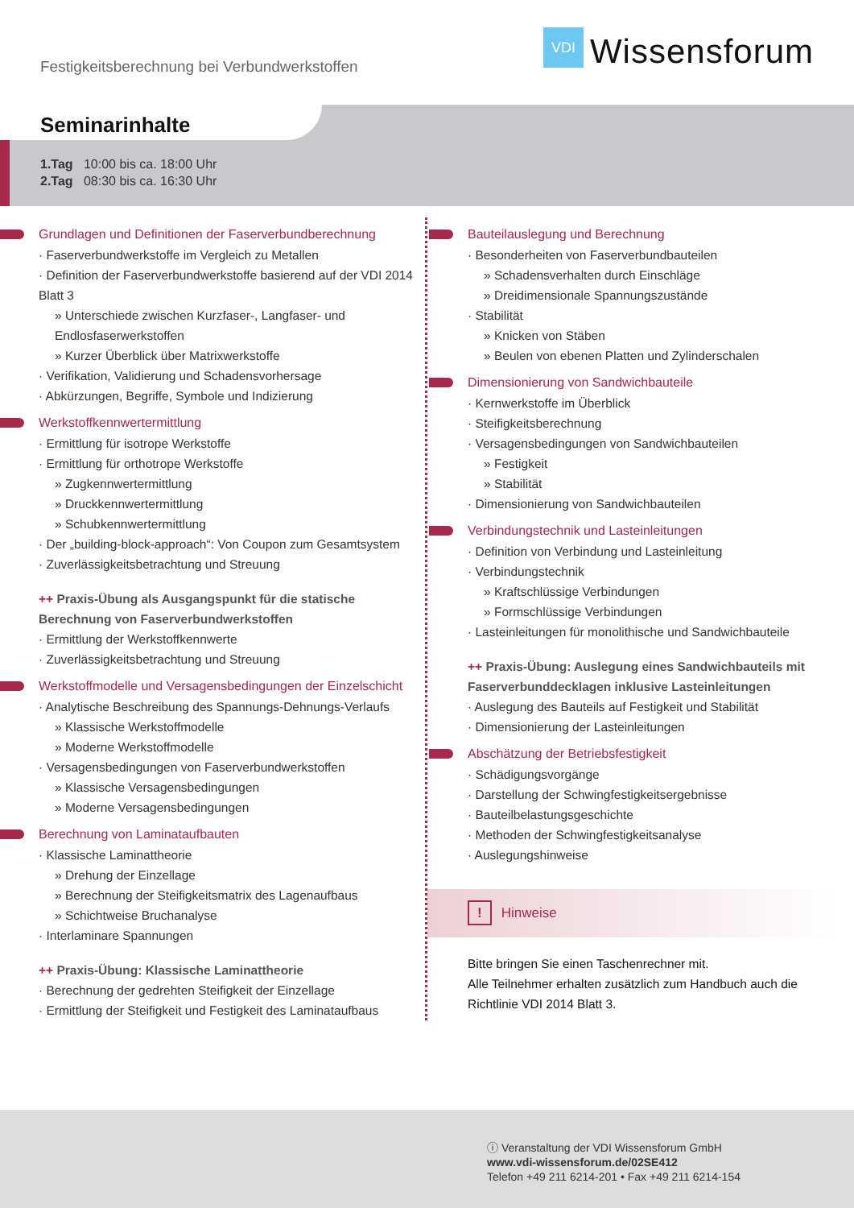Festigkeitsberechnung bei Verbundwerkstoffen
VDI
Wissensforum
Seminarinhalte
1.Tag 10:00 bis ca. 18:00 Uhr
2.Tag 08:30 bis ca. 16:30 Uhr
Grundlagen und Definitionen der Faserverbundberechnung
· Faserverbundwerkstoffe im Vergleich zu Metallen
· Definition der Faserverbundwerkstoffe basierend auf der VDI 2014 Blatt 3
» Unterschiede zwischen Kurzfaser-, Langfaser- und Endlosfaserwerkstoffen
» Kurzer Überblick über Matrixwerkstoffe
· Verifikation, Validierung und Schadensvorhersage
· Abkürzungen, Begriffe, Symbole und Indizierung
Werkstoffkennwertermittlung
· Ermittlung für isotrope Werkstoffe
· Ermittlung für orthotrope Werkstoffe
» Zugkennwertermittlung
» Druckkennwertermittlung
» Schubkennwertermittlung
· Der „building-block-approach“: Von Coupon zum Gesamtsystem
· Zuverlässigkeitsbetrachtung und Streuung
++ Praxis-Übung als Ausgangspunkt für die statische Berechnung von Faserverbundwerkstoffen
· Ermittlung der Werkstoffkennwerte
· Zuverlässigkeitsbetrachtung und Streuung
Werkstoffmodelle und Versagensbedingungen der Einzelschicht
· Analytische Beschreibung des Spannungs-Dehnungs-Verlaufs
» Klassische Werkstoffmodelle
» Moderne Werkstoffmodelle
· Versagensbedingungen von Faserverbundwerkstoffen
» Klassische Versagensbedingungen
» Moderne Versagensbedingungen
Berechnung von Laminataufbauten
· Klassische Laminattheorie
» Drehung der Einzellage
» Berechnung der Steifigkeitsmatrix des Lagenaufbaus
» Schichtweise Bruchanalyse
· Interlaminare Spannungen
++ Praxis-Übung: Klassische Laminattheorie
· Berechnung der gedrehten Steifigkeit der Einzellage
· Ermittlung der Steifigkeit und Festigkeit des Laminataufbaus
Bauteilauslegung und Berechnung
· Besonderheiten von Faserverbundbauteilen
» Schadensverhalten durch Einschläge
» Dreidimensionale Spannungszustände
· Stabilität
» Knicken von Stäben
» Beulen von ebenen Platten und Zylinderschalen
Dimensionierung von Sandwichbauteile
· Kernwerkstoffe im Überblick
· Steifigkeitsberechnung
· Versagensbedingungen von Sandwichbauteilen
» Festigkeit
» Stabilität
· Dimensionierung von Sandwichbauteilen
Verbindungstechnik und Lasteinleitungen
· Definition von Verbindung und Lasteinleitung
· Verbindungstechnik
» Kraftschlüssige Verbindungen
» Formschlüssige Verbindungen
· Lasteinleitungen für monolithische und Sandwichbauteile
++ Praxis-Übung: Auslegung eines Sandwichbauteils mit Faserverbunddecklagen inklusive Lasteinleitungen
· Auslegung des Bauteils auf Festigkeit und Stabilität
· Dimensionierung der Lasteinleitungen
Abschätzung der Betriebsfestigkeit
· Schädigungsvorgänge
· Darstellung der Schwingfestigkeitsergebnisse
· Bauteilbelastungsgeschichte
· Methoden der Schwingfestigkeitsanalyse
· Auslegungshinweise
! Hinweise
Bitte bringen Sie einen Taschenrechner mit.
Alle Teilnehmer erhalten zusätzlich zum Handbuch auch die Richtlinie VDI 2014 Blatt 3.
ⓘ Veranstaltung der VDI Wissensforum GmbH
www.vdi-wissensforum.de/02SE412
Telefon +49 211 6214-201 • Fax +49 211 6214-154